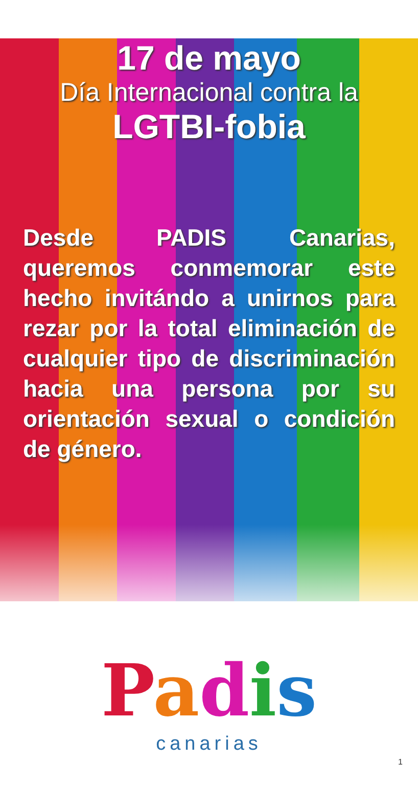17 de mayo
Día Internacional contra la
LGTBI-fobia
Desde PADIS Canarias, queremos conmemorar este hecho invitándo a unirnos para rezar por la total eliminación de cualquier tipo de discriminación hacia una persona por su orientación sexual o condición de género.
Padis
canarias
1